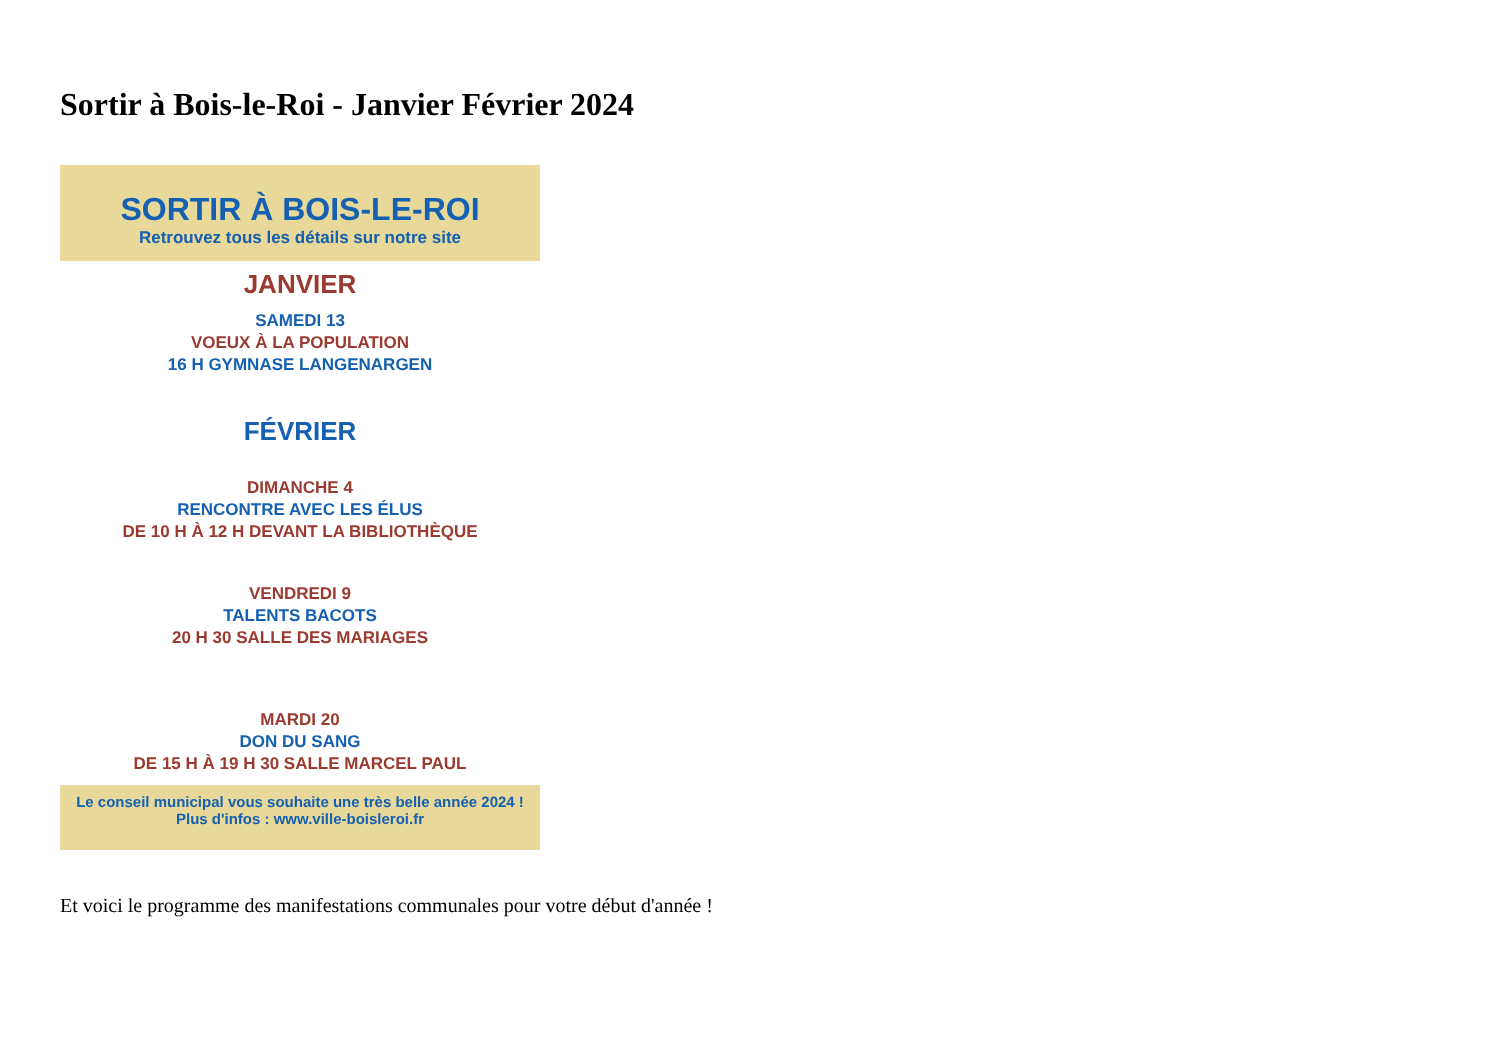Sortir à Bois-le-Roi - Janvier Février 2024
SORTIR À BOIS-LE-ROI
Retrouvez tous les détails sur notre site
JANVIER
SAMEDI 13
VOEUX À LA POPULATION
16 H GYMNASE LANGENARGEN
FÉVRIER
DIMANCHE 4
RENCONTRE AVEC LES ÉLUS
DE 10 H À 12 H DEVANT LA BIBLIOTHÈQUE
VENDREDI 9
TALENTS BACOTS
20 H 30 SALLE DES MARIAGES
MARDI 20
DON DU SANG
DE 15 H À 19 H 30 SALLE MARCEL PAUL
Le conseil municipal vous souhaite une très belle année 2024 !
Plus d'infos : www.ville-boisleroi.fr
Et voici le programme des manifestations communales pour votre début d'année !